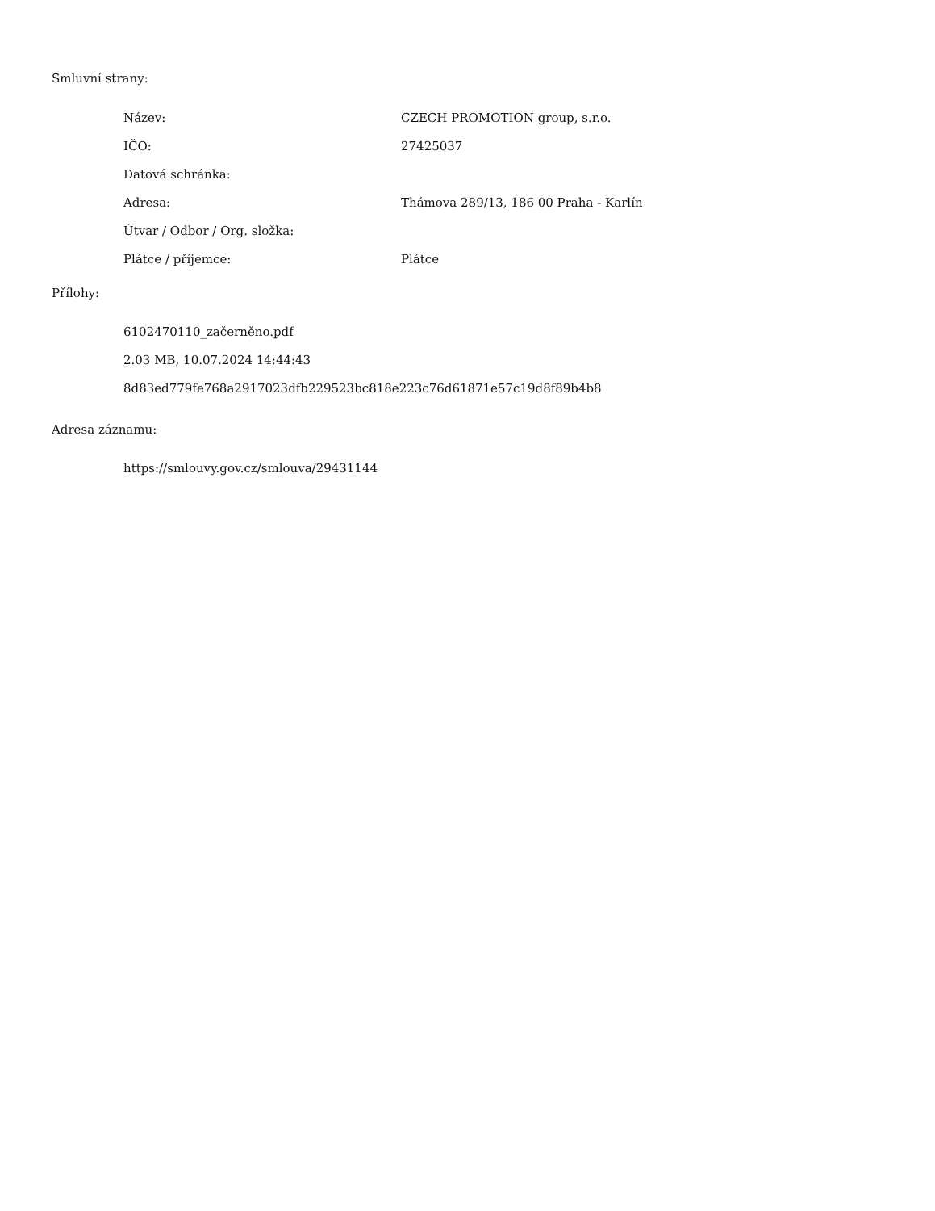Smluvní strany:
| Název: | CZECH PROMOTION group, s.r.o. |
| IČO: | 27425037 |
| Datová schránka: | |
| Adresa: | Thámova 289/13, 186 00 Praha - Karlín |
| Útvar / Odbor / Org. složka: | |
| Plátce / příjemce: | Plátce |
Přílohy:
6102470110_začerněno.pdf
2.03 MB, 10.07.2024 14:44:43
8d83ed779fe768a2917023dfb229523bc818e223c76d61871e57c19d8f89b4b8
Adresa záznamu:
https://smlouvy.gov.cz/smlouva/29431144